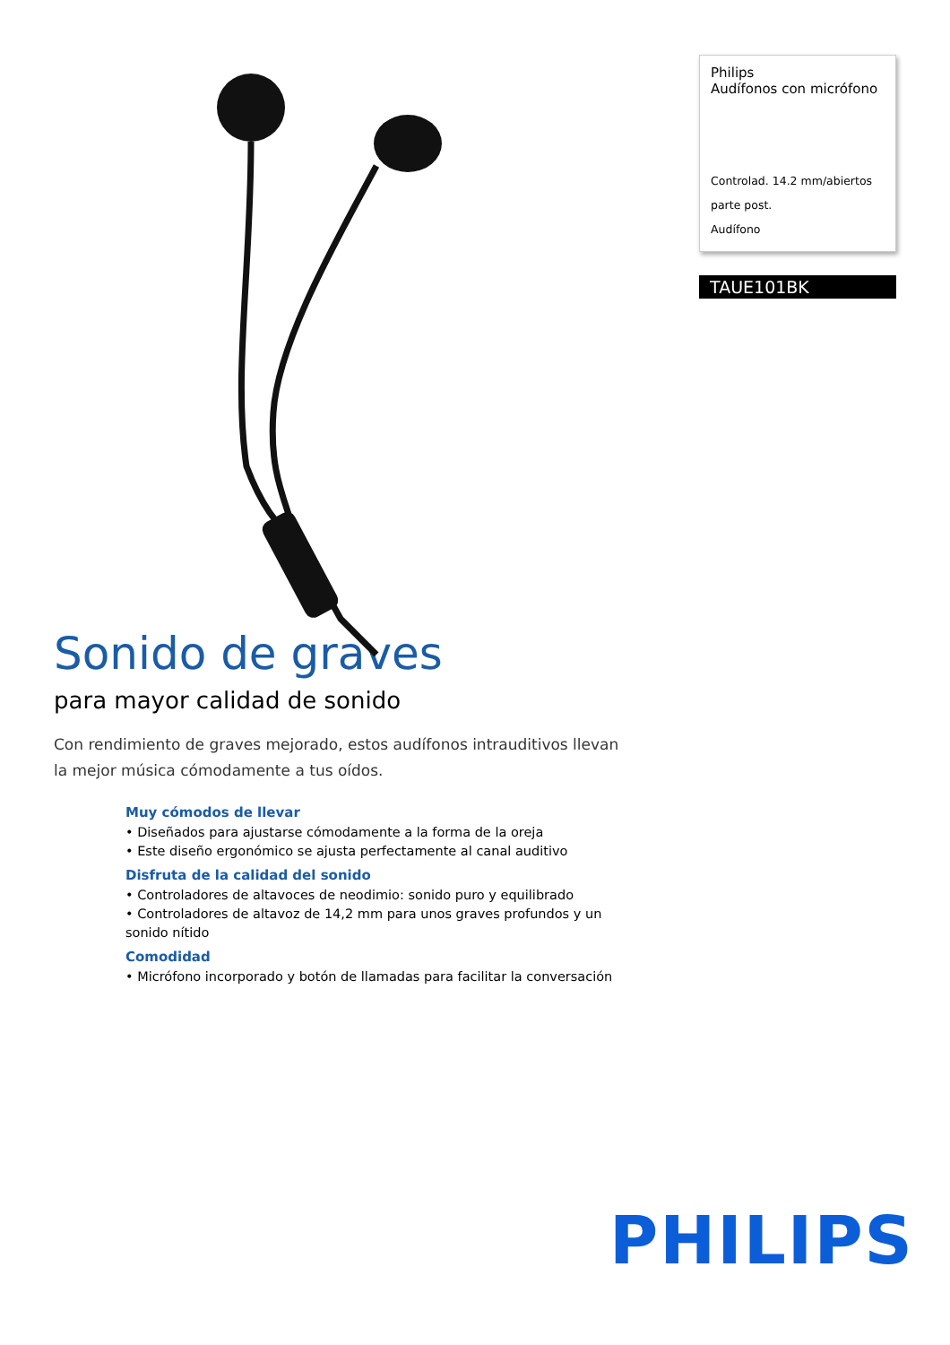Philips
Audífonos con micrófono
Controlad. 14.2 mm/abiertos
parte post.
Audífono
TAUE101BK
Sonido de graves
para mayor calidad de sonido
Con rendimiento de graves mejorado, estos audífonos intrauditivos llevan la mejor música cómodamente a tus oídos.
Muy cómodos de llevar
• Diseñados para ajustarse cómodamente a la forma de la oreja
• Este diseño ergonómico se ajusta perfectamente al canal auditivo
Disfruta de la calidad del sonido
• Controladores de altavoces de neodimio: sonido puro y equilibrado
• Controladores de altavoz de 14,2 mm para unos graves profundos y un sonido nítido
Comodidad
• Micrófono incorporado y botón de llamadas para facilitar la conversación
PHILIPS